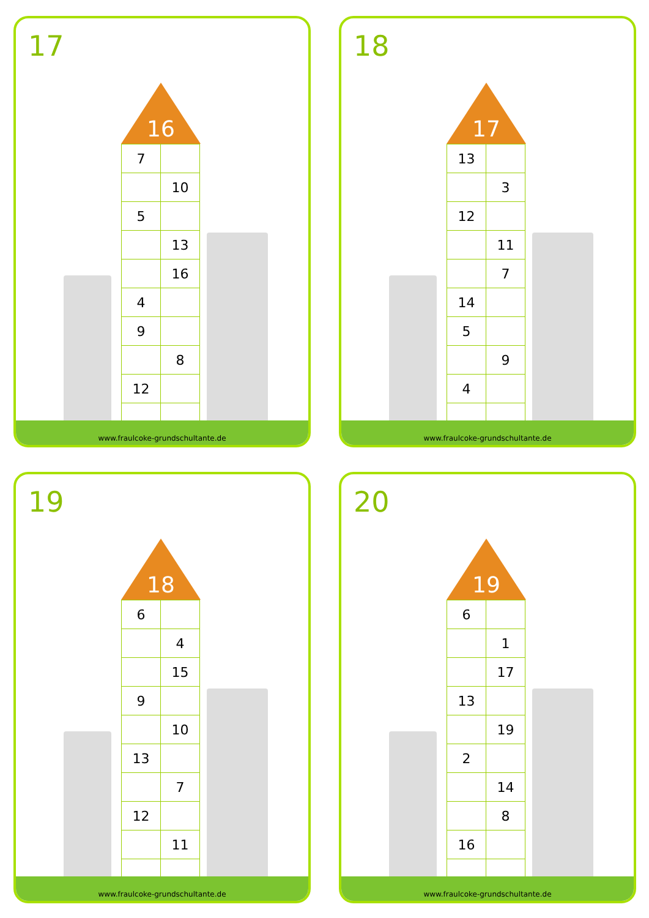17
16
| 7 | |
| | 10 |
| 5 | |
| | 13 |
| | 16 |
| 4 | |
| 9 | |
| | 8 |
| 12 | |
www.fraulcoke-grundschultante.de
18
17
| 13 | |
| | 3 |
| 12 | |
| | 11 |
| | 7 |
| 14 | |
| 5 | |
| | 9 |
| 4 | |
www.fraulcoke-grundschultante.de
19
18
| 6 | |
| | 4 |
| | 15 |
| 9 | |
| | 10 |
| 13 | |
| | 7 |
| 12 | |
| | 11 |
www.fraulcoke-grundschultante.de
20
19
| 6 | |
| | 1 |
| | 17 |
| 13 | |
| | 19 |
| 2 | |
| | 14 |
| | 8 |
| 16 | |
www.fraulcoke-grundschultante.de